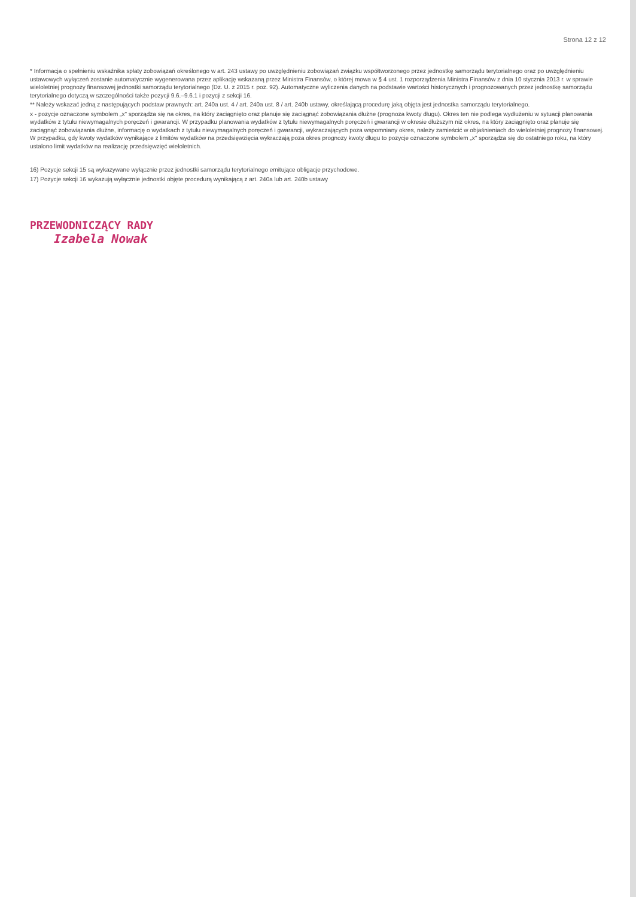Strona 12 z 12
* Informacja o spełnieniu wskaźnika spłaty zobowiązań określonego w art. 243 ustawy po uwzględnieniu zobowiązań związku współtworzonego przez jednostkę samorządu terytorialnego oraz po uwzględnieniu ustawowych wyłączeń zostanie automatycznie wygenerowana przez aplikację wskazaną przez Ministra Finansów, o której mowa w § 4 ust. 1 rozporządzenia Ministra Finansów z dnia 10 stycznia 2013 r. w sprawie wieloletniej prognozy finansowej jednostki samorządu terytorialnego (Dz. U. z 2015 r. poz. 92). Automatyczne wyliczenia danych na podstawie wartości historycznych i prognozowanych przez jednostkę samorządu terytorialnego dotyczą w szczególności także pozycji 9.6.–9.6.1 i pozycji z sekcji 16.
** Należy wskazać jedną z następujących podstaw prawnych: art. 240a ust. 4 / art. 240a ust. 8 / art. 240b ustawy, określającą procedurę jaką objęta jest jednostka samorządu terytorialnego.
x - pozycje oznaczone symbolem „x" sporządza się na okres, na który zaciągnięto oraz planuje się zaciągnąć zobowiązania dłużne (prognoza kwoty długu). Okres ten nie podlega wydłużeniu w sytuacji planowania wydatków z tytułu niewymagalnych poręczeń i gwarancji. W przypadku planowania wydatków z tytułu niewymagalnych poręczeń i gwarancji w okresie dłuższym niż okres, na który zaciągnięto oraz planuje się zaciągnąć zobowiązania dłużne, informację o wydatkach z tytułu niewymagalnych poręczeń i gwarancji, wykraczających poza wspomniany okres, należy zamieścić w objaśnieniach do wieloletniej prognozy finansowej. W przypadku, gdy kwoty wydatków wynikające z limitów wydatków na przedsięwzięcia wykraczają poza okres prognozy kwoty długu to pozycje oznaczone symbolem „x" sporządza się do ostatniego roku, na który ustalono limit wydatków na realizację przedsięwzięć wieloletnich.
16) Pozycje sekcji 15 są wykazywane wyłącznie przez jednostki samorządu terytorialnego emitujące obligacje przychodowe.
17) Pozycje sekcji 16 wykazują wyłącznie jednostki objęte procedurą wynikającą z art. 240a lub art. 240b ustawy
PRZEWODNICZĄCY RADY
Izabela Nowak